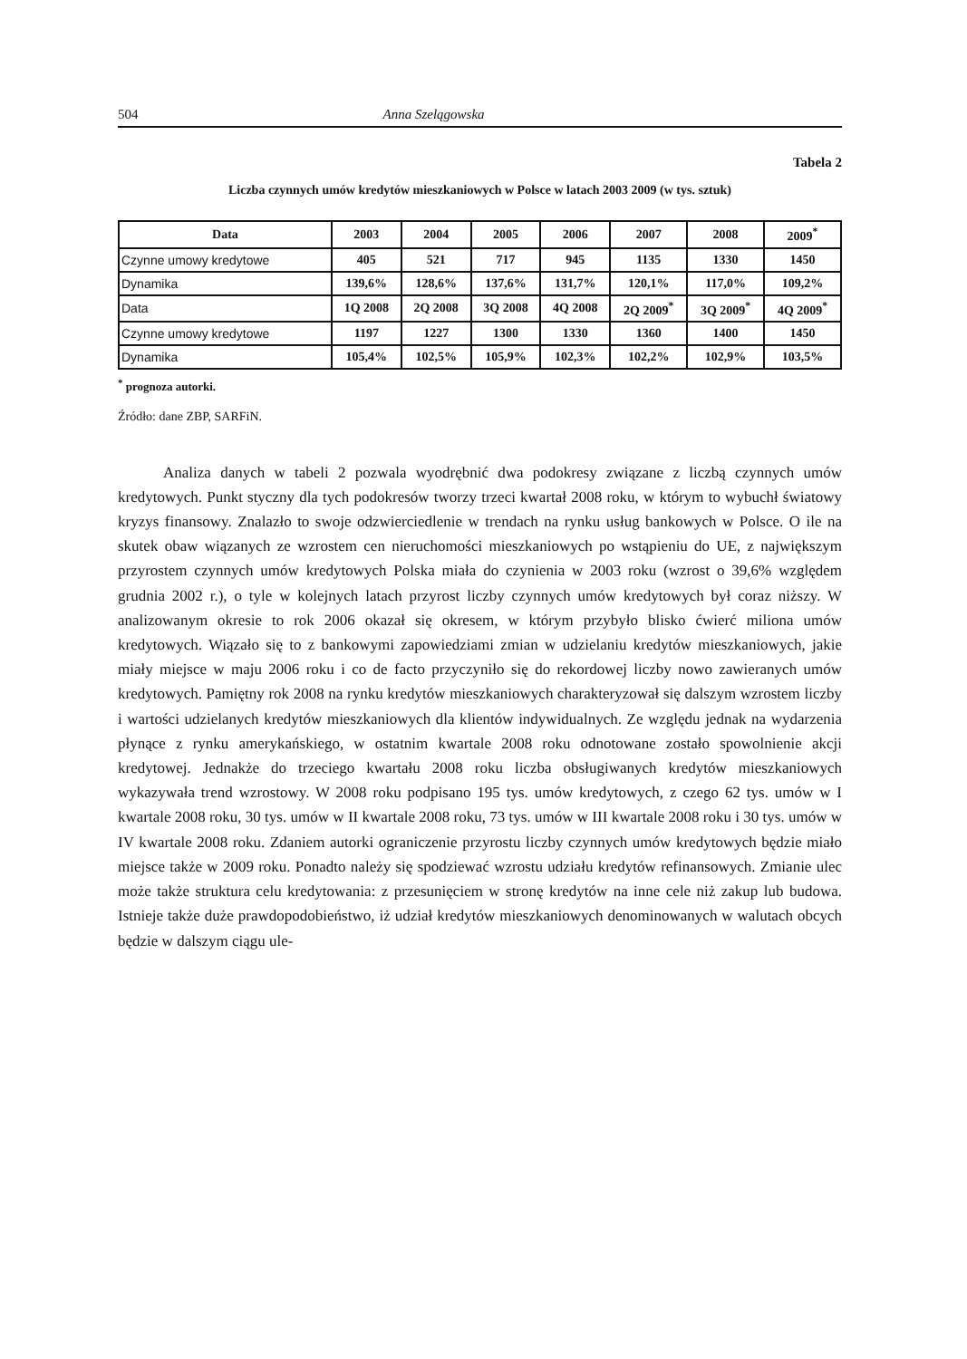504 Anna Szelągowska
Tabela 2
Liczba czynnych umów kredytów mieszkaniowych w Polsce w latach 2003 2009 (w tys. sztuk)
| Data | 2003 | 2004 | 2005 | 2006 | 2007 | 2008 | 2009<sup>*</sup> |
| --- | --- | --- | --- | --- | --- | --- | --- |
| Czynne umowy kredytowe | 405 | 521 | 717 | 945 | 1135 | 1330 | 1450 |
| Dynamika | 139,6% | 128,6% | 137,6% | 131,7% | 120,1% | 117,0% | 109,2% |
| Data | 1Q 2008 | 2Q 2008 | 3Q 2008 | 4Q 2008 | 2Q 2009<sup>*</sup> | 3Q 2009<sup>*</sup> | 4Q 2009<sup>*</sup> |
| Czynne umowy kredytowe | 1197 | 1227 | 1300 | 1330 | 1360 | 1400 | 1450 |
| Dynamika | 105,4% | 102,5% | 105,9% | 102,3% | 102,2% | 102,9% | 103,5% |
<sup>*</sup> prognoza autorki.
Źródło: dane ZBP, SARFiN.
Analiza danych w tabeli 2 pozwala wyodrębnić dwa podokresy związane z liczbą czynnych umów kredytowych. Punkt styczny dla tych podokresów tworzy trzeci kwartał 2008 roku, w którym to wybuchł światowy kryzys finansowy. Znalazło to swoje odzwierciedlenie w trendach na rynku usług bankowych w Polsce. O ile na skutek obaw wiązanych ze wzrostem cen nieruchomości mieszkaniowych po wstąpieniu do UE, z największym przyrostem czynnych umów kredytowych Polska miała do czynienia w 2003 roku (wzrost o 39,6% względem grudnia 2002 r.), o tyle w kolejnych latach przyrost liczby czynnych umów kredytowych był coraz niższy. W analizowanym okresie to rok 2006 okazał się okresem, w którym przybyło blisko ćwierć miliona umów kredytowych. Wiązało się to z bankowymi zapowiedziami zmian w udzielaniu kredytów mieszkaniowych, jakie miały miejsce w maju 2006 roku i co de facto przyczyniło się do rekordowej liczby nowo zawieranych umów kredytowych. Pamiętny rok 2008 na rynku kredytów mieszkaniowych charakteryzował się dalszym wzrostem liczby i wartości udzielanych kredytów mieszkaniowych dla klientów indywidualnych. Ze względu jednak na wydarzenia płynące z rynku amerykańskiego, w ostatnim kwartale 2008 roku odnotowane zostało spowolnienie akcji kredytowej. Jednakże do trzeciego kwartału 2008 roku liczba obsługiwanych kredytów mieszkaniowych wykazywała trend wzrostowy. W 2008 roku podpisano 195 tys. umów kredytowych, z czego 62 tys. umów w I kwartale 2008 roku, 30 tys. umów w II kwartale 2008 roku, 73 tys. umów w III kwartale 2008 roku i 30 tys. umów w IV kwartale 2008 roku. Zdaniem autorki ograniczenie przyrostu liczby czynnych umów kredytowych będzie miało miejsce także w 2009 roku. Ponadto należy się spodziewać wzrostu udziału kredytów refinansowych. Zmianie ulec może także struktura celu kredytowania: z przesunięciem w stronę kredytów na inne cele niż zakup lub budowa. Istnieje także duże prawdopodobieństwo, iż udział kredytów mieszkaniowych denominowanych w walutach obcych będzie w dalszym ciągu ule-